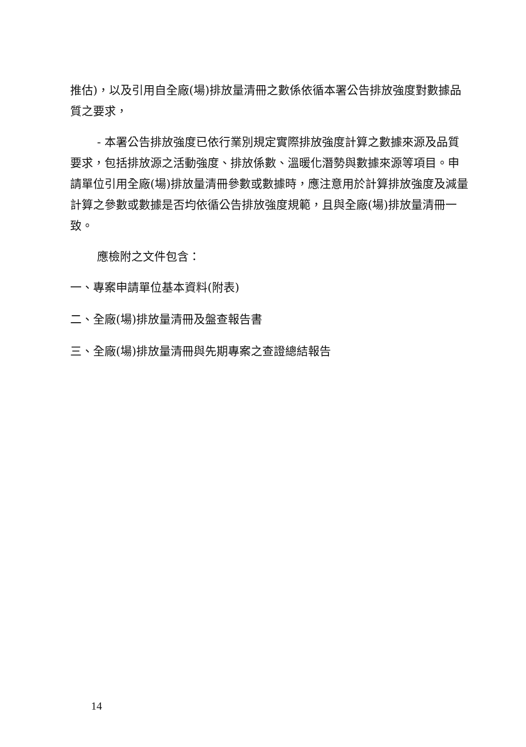推估)，以及引用自全廠(場)排放量清冊之數係依循本署公告排放強度對數據品質之要求，
- 本署公告排放強度已依行業別規定實際排放強度計算之數據來源及品質要求，包括排放源之活動強度、排放係數、溫暖化潛勢與數據來源等項目。申請單位引用全廠(場)排放量清冊參數或數據時，應注意用於計算排放強度及減量計算之參數或數據是否均依循公告排放強度規範，且與全廠(場)排放量清冊一致。
應檢附之文件包含：
一、專案申請單位基本資料(附表)
二、全廠(場)排放量清冊及盤查報告書
三、全廠(場)排放量清冊與先期專案之查證總結報告
14